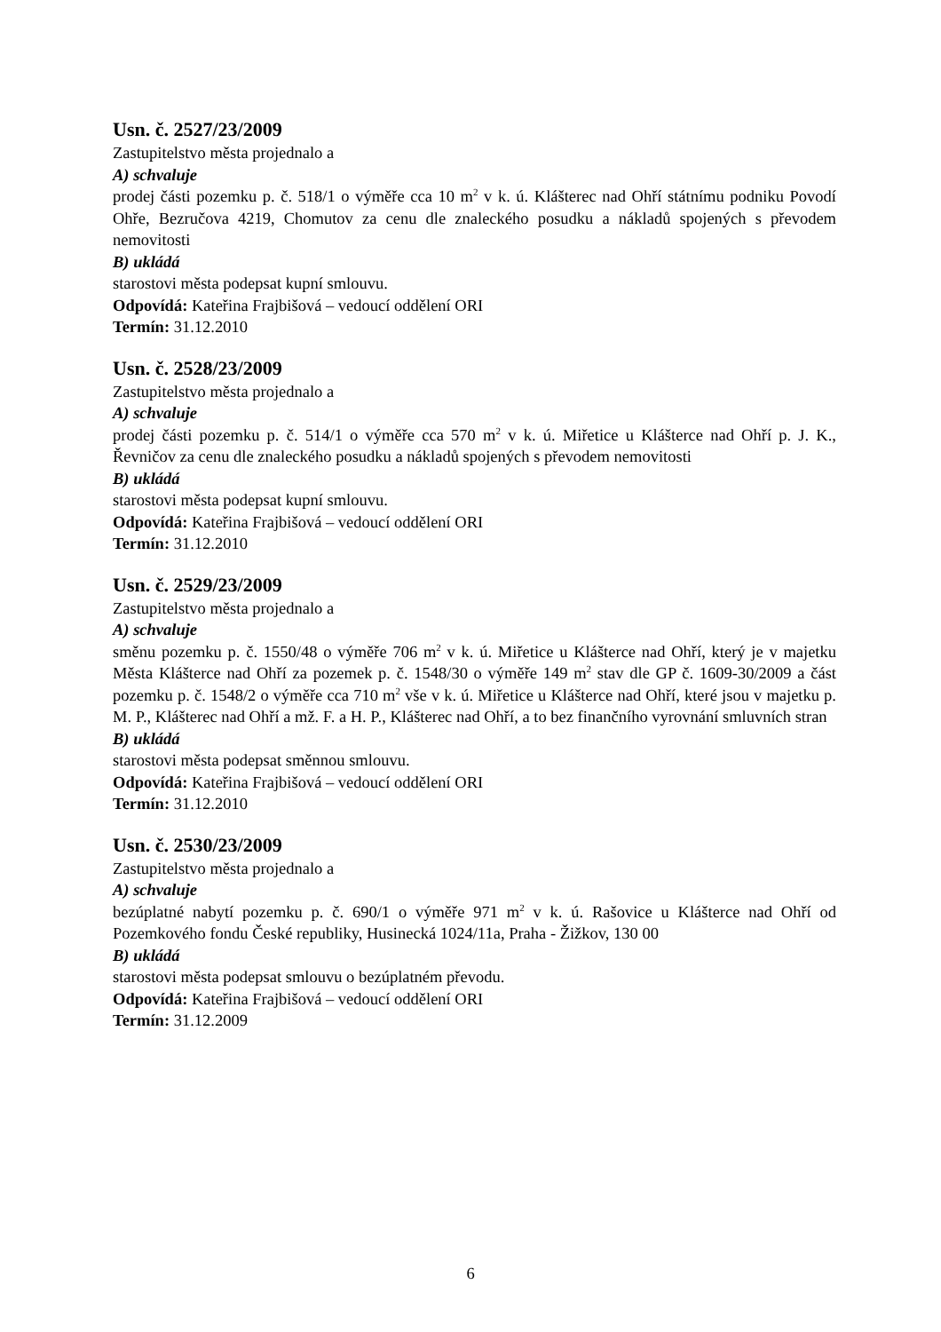Usn. č. 2527/23/2009
Zastupitelstvo města projednalo a
A) schvaluje
prodej části pozemku p. č. 518/1 o výměře cca 10 m<sup>2</sup> v k. ú. Klášterec nad Ohří státnímu podniku Povodí Ohře, Bezručova 4219, Chomutov za cenu dle znaleckého posudku a nákladů spojených s převodem nemovitosti
B) ukládá
starostovi města podepsat kupní smlouvu.
Odpovídá: Kateřina Frajbišová – vedoucí oddělení ORI
Termín: 31.12.2010
Usn. č. 2528/23/2009
Zastupitelstvo města projednalo a
A) schvaluje
prodej části pozemku p. č. 514/1 o výměře cca 570 m<sup>2</sup> v k. ú. Miřetice u Klášterce nad Ohří p. J. K., Řevničov za cenu dle znaleckého posudku a nákladů spojených s převodem nemovitosti
B) ukládá
starostovi města podepsat kupní smlouvu.
Odpovídá: Kateřina Frajbišová – vedoucí oddělení ORI
Termín: 31.12.2010
Usn. č. 2529/23/2009
Zastupitelstvo města projednalo a
A) schvaluje
směnu pozemku p. č. 1550/48 o výměře 706 m<sup>2</sup> v k. ú. Miřetice u Klášterce nad Ohří, který je v majetku Města Klášterce nad Ohří za pozemek p. č. 1548/30 o výměře 149 m<sup>2</sup> stav dle GP č. 1609-30/2009 a část pozemku p. č. 1548/2 o výměře cca 710 m<sup>2</sup> vše v k. ú. Miřetice u Klášterce nad Ohří, které jsou v majetku p. M. P., Klášterec nad Ohří a mž. F. a H. P., Klášterec nad Ohří, a to bez finančního vyrovnání smluvních stran
B) ukládá
starostovi města podepsat směnnou smlouvu.
Odpovídá: Kateřina Frajbišová – vedoucí oddělení ORI
Termín: 31.12.2010
Usn. č. 2530/23/2009
Zastupitelstvo města projednalo a
A) schvaluje
bezúplatné nabytí pozemku p. č. 690/1 o výměře 971 m<sup>2</sup> v k. ú. Rašovice u Klášterce nad Ohří od Pozemkového fondu České republiky, Husinecká 1024/11a, Praha - Žižkov, 130 00
B) ukládá
starostovi města podepsat smlouvu o bezúplatném převodu.
Odpovídá: Kateřina Frajbišová – vedoucí oddělení ORI
Termín: 31.12.2009
6